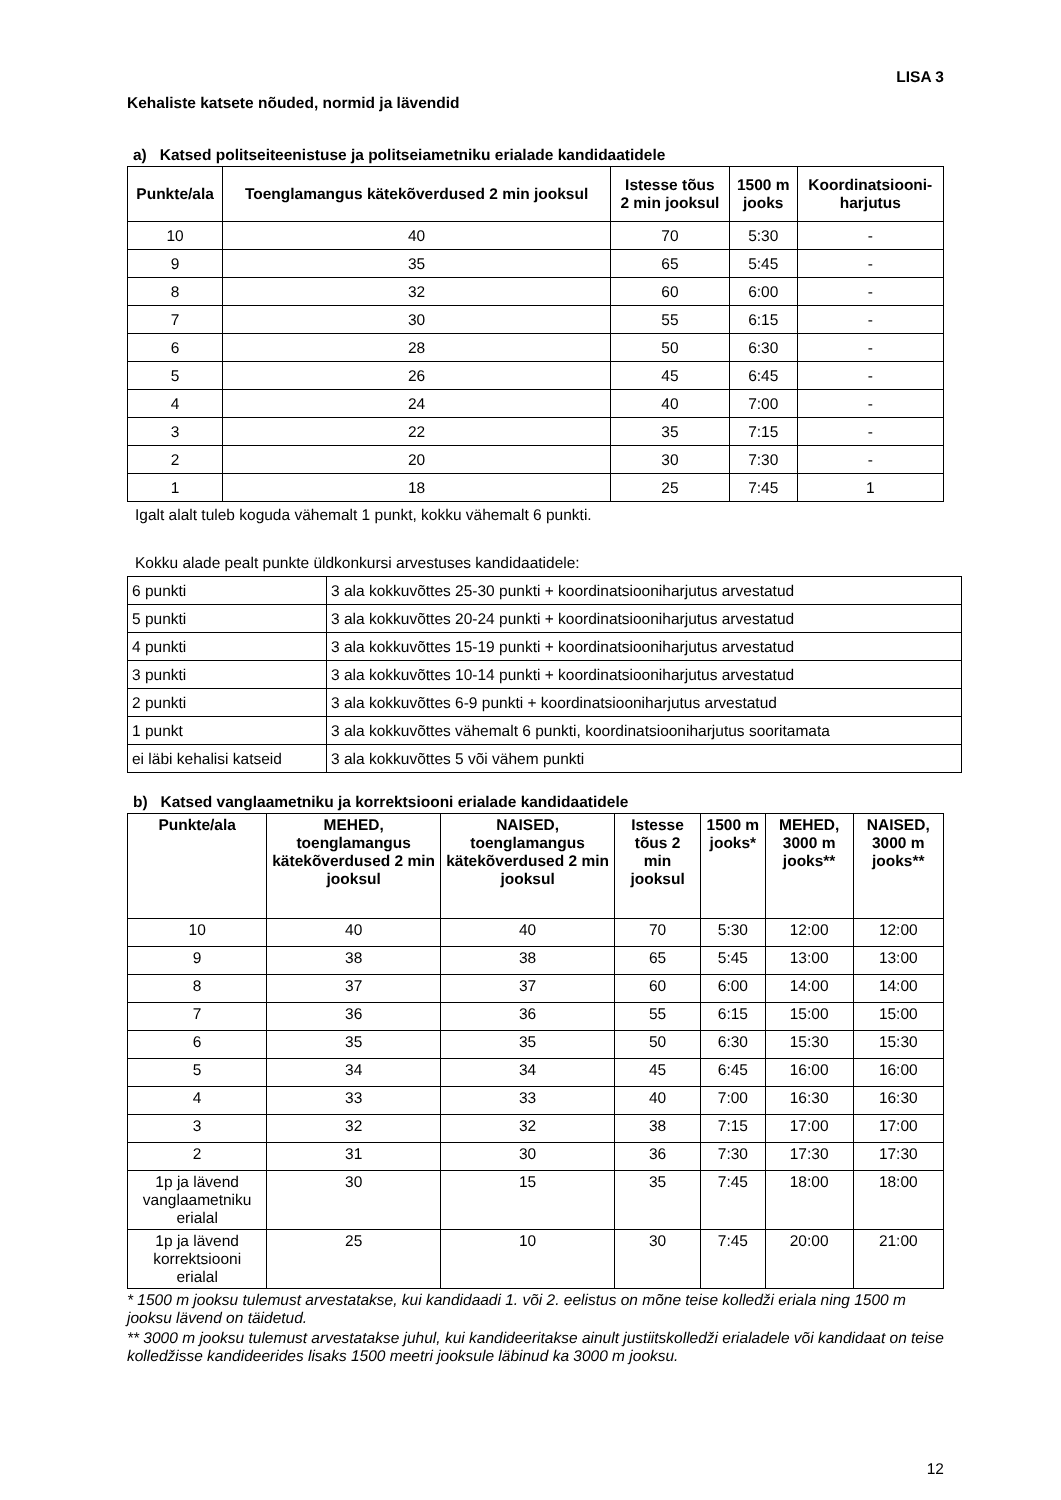LISA 3
Kehaliste katsete nõuded, normid ja lävendid
a) Katsed politseiteenistuse ja politseiametniku erialade kandidaatidele
| Punkte/ala | Toenglamangus kätekõverdused 2 min jooksul | Istesse tõus 2 min jooksul | 1500 m jooks | Koordinatsiooni- harjutus |
| --- | --- | --- | --- | --- |
| 10 | 40 | 70 | 5:30 | - |
| 9 | 35 | 65 | 5:45 | - |
| 8 | 32 | 60 | 6:00 | - |
| 7 | 30 | 55 | 6:15 | - |
| 6 | 28 | 50 | 6:30 | - |
| 5 | 26 | 45 | 6:45 | - |
| 4 | 24 | 40 | 7:00 | - |
| 3 | 22 | 35 | 7:15 | - |
| 2 | 20 | 30 | 7:30 | - |
| 1 | 18 | 25 | 7:45 | 1 |
Igalt alalt tuleb koguda vähemalt 1 punkt, kokku vähemalt 6 punkti.
Kokku alade pealt punkte üldkonkursi arvestuses kandidaatidele:
| 6 punkti | 3 ala kokkuvõttes 25-30 punkti + koordinatsiooniharjutus arvestatud |
| 5 punkti | 3 ala kokkuvõttes 20-24 punkti + koordinatsiooniharjutus arvestatud |
| 4 punkti | 3 ala kokkuvõttes 15-19 punkti + koordinatsiooniharjutus arvestatud |
| 3 punkti | 3 ala kokkuvõttes 10-14 punkti + koordinatsiooniharjutus arvestatud |
| 2 punkti | 3 ala kokkuvõttes 6-9 punkti + koordinatsiooniharjutus arvestatud |
| 1 punkt | 3 ala kokkuvõttes vähemalt 6 punkti, koordinatsiooniharjutus sooritamata |
| ei läbi kehalisi katseid | 3 ala kokkuvõttes 5 või vähem punkti |
b) Katsed vanglaametniku ja korrektsiooni erialade kandidaatidele
| Punkte/ala | MEHED, toenglamangus kätekõverdused 2 min jooksul | NAISED, toenglamangus kätekõverdused 2 min jooksul | Istesse tõus 2 min jooksul | 1500 m jooks* | MEHED, 3000 m jooks** | NAISED, 3000 m jooks** |
| --- | --- | --- | --- | --- | --- | --- |
| 10 | 40 | 40 | 70 | 5:30 | 12:00 | 12:00 |
| 9 | 38 | 38 | 65 | 5:45 | 13:00 | 13:00 |
| 8 | 37 | 37 | 60 | 6:00 | 14:00 | 14:00 |
| 7 | 36 | 36 | 55 | 6:15 | 15:00 | 15:00 |
| 6 | 35 | 35 | 50 | 6:30 | 15:30 | 15:30 |
| 5 | 34 | 34 | 45 | 6:45 | 16:00 | 16:00 |
| 4 | 33 | 33 | 40 | 7:00 | 16:30 | 16:30 |
| 3 | 32 | 32 | 38 | 7:15 | 17:00 | 17:00 |
| 2 | 31 | 30 | 36 | 7:30 | 17:30 | 17:30 |
| 1p ja lävend vanglaametniku erialal | 30 | 15 | 35 | 7:45 | 18:00 | 18:00 |
| 1p ja lävend korrektsiooni erialal | 25 | 10 | 30 | 7:45 | 20:00 | 21:00 |
* 1500 m jooksu tulemust arvestatakse, kui kandidaadi 1. või 2. eelistus on mõne teise kolledži eriala ning 1500 m jooksu lävend on täidetud.
** 3000 m jooksu tulemust arvestatakse juhul, kui kandideeritakse ainult justiitskolledži erialadele või kandidaat on teise kolledžisse kandideerides lisaks 1500 meetri jooksule läbinud ka 3000 m jooksu.
12